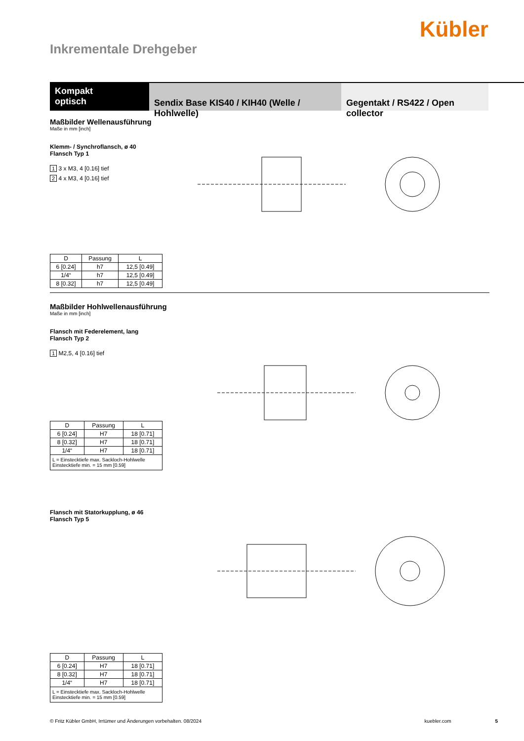Kübler
Inkrementale Drehgeber
Kompakt
optisch
Sendix Base KIS40 / KIH40 (Welle / Hohlwelle)
Gegentakt / RS422 / Open collector
Maßbilder Wellenausführung
Maße in mm [inch]
Klemm- / Synchroflansch, ø 40
Flansch Typ 1
1 3 x M3, 4 [0.16] tief
2 4 x M3, 4 [0.16] tief
| D | Passung | L |
| --- | --- | --- |
| 6 [0.24] | h7 | 12,5 [0.49] |
| 1/4“ | h7 | 12,5 [0.49] |
| 8 [0.32] | h7 | 12,5 [0.49] |
Maßbilder Hohlwellenausführung
Maße in mm [inch]
Flansch mit Federelement, lang
Flansch Typ 2
1 M2,5, 4 [0.16] tief
| D | Passung | L |
| --- | --- | --- |
| 6 [0.24] | H7 | 18 [0.71] |
| 8 [0.32] | H7 | 18 [0.71] |
| 1/4“ | H7 | 18 [0.71] |
| L = Einstecktiefe max. Sackloch-Hohlwelle Einstecktiefe min. = 15 mm [0.59] | | |
Flansch mit Statorkupplung, ø 46
Flansch Typ 5
| D | Passung | L |
| --- | --- | --- |
| 6 [0.24] | H7 | 18 [0.71] |
| 8 [0.32] | H7 | 18 [0.71] |
| 1/4“ | H7 | 18 [0.71] |
| L = Einstecktiefe max. Sackloch-Hohlwelle Einstecktiefe min. = 15 mm [0.59] | | |
© Fritz Kübler GmbH, Irrtümer und Änderungen vorbehalten. 08/2024 kuebler.com 5